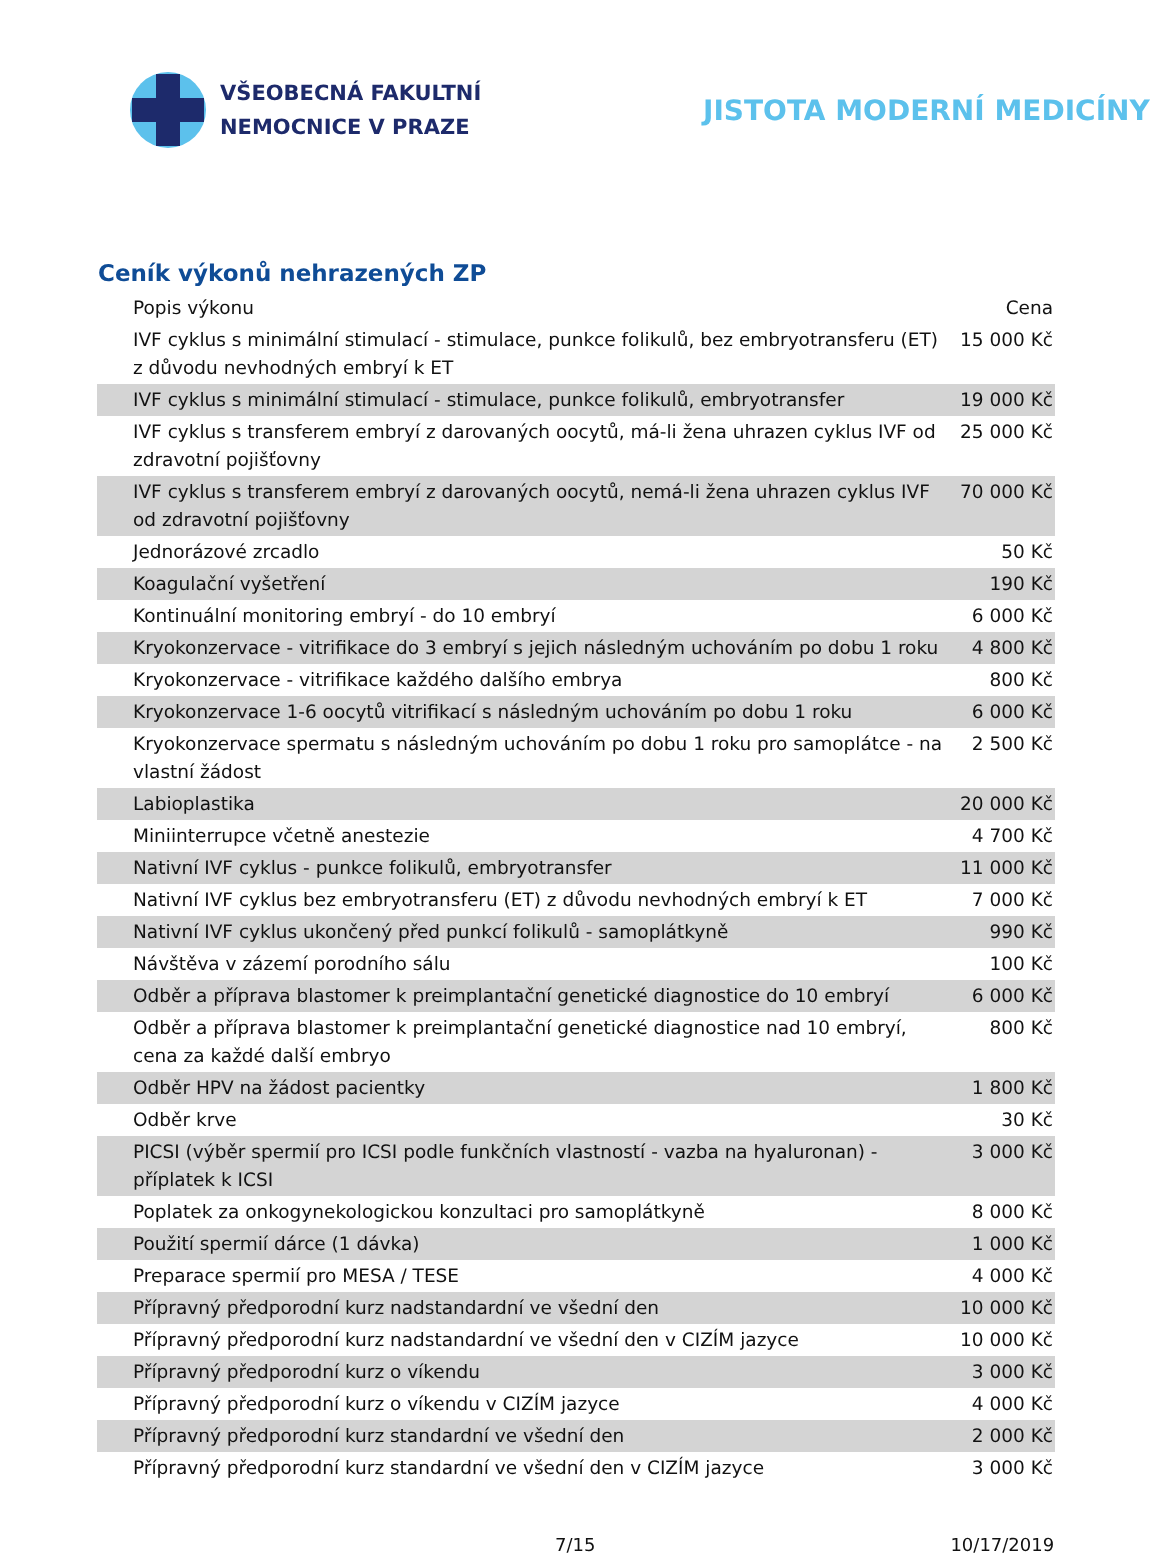VŠEOBECNÁ FAKULTNÍ
NEMOCNICE V PRAZE
JISTOTA MODERNÍ MEDICÍNY
Ceník výkonů nehrazených ZP
| Popis výkonu | Cena |
| --- | --- |
| IVF cyklus s minimální stimulací - stimulace, punkce folikulů, bez embryotransferu (ET) z důvodu nevhodných embryí k ET | 15 000 Kč |
| IVF cyklus s minimální stimulací - stimulace, punkce folikulů, embryotransfer | 19 000 Kč |
| IVF cyklus s transferem embryí z darovaných oocytů, má-li žena uhrazen cyklus IVF od zdravotní pojišťovny | 25 000 Kč |
| IVF cyklus s transferem embryí z darovaných oocytů, nemá-li žena uhrazen cyklus IVF od zdravotní pojišťovny | 70 000 Kč |
| Jednorázové zrcadlo | 50 Kč |
| Koagulační vyšetření | 190 Kč |
| Kontinuální monitoring embryí - do 10 embryí | 6 000 Kč |
| Kryokonzervace - vitrifikace do 3 embryí s jejich následným uchováním po dobu 1 roku | 4 800 Kč |
| Kryokonzervace - vitrifikace každého dalšího embrya | 800 Kč |
| Kryokonzervace 1-6 oocytů vitrifikací s následným uchováním po dobu 1 roku | 6 000 Kč |
| Kryokonzervace spermatu s následným uchováním po dobu 1 roku pro samoplátce - na vlastní žádost | 2 500 Kč |
| Labioplastika | 20 000 Kč |
| Miniinterrupce včetně anestezie | 4 700 Kč |
| Nativní IVF cyklus - punkce folikulů, embryotransfer | 11 000 Kč |
| Nativní IVF cyklus bez embryotransferu (ET) z důvodu nevhodných embryí k ET | 7 000 Kč |
| Nativní IVF cyklus ukončený před punkcí folikulů - samoplátkyně | 990 Kč |
| Návštěva v zázemí porodního sálu | 100 Kč |
| Odběr a příprava blastomer k preimplantační genetické diagnostice do 10 embryí | 6 000 Kč |
| Odběr a příprava blastomer k preimplantační genetické diagnostice nad 10 embryí, cena za každé další embryo | 800 Kč |
| Odběr HPV na žádost pacientky | 1 800 Kč |
| Odběr krve | 30 Kč |
| PICSI (výběr spermií pro ICSI podle funkčních vlastností - vazba na hyaluronan) - příplatek k ICSI | 3 000 Kč |
| Poplatek za onkogynekologickou konzultaci pro samoplátkyně | 8 000 Kč |
| Použití spermií dárce (1 dávka) | 1 000 Kč |
| Preparace spermií pro MESA / TESE | 4 000 Kč |
| Přípravný předporodní kurz nadstandardní ve všední den | 10 000 Kč |
| Přípravný předporodní kurz nadstandardní ve všední den v CIZÍM jazyce | 10 000 Kč |
| Přípravný předporodní kurz o víkendu | 3 000 Kč |
| Přípravný předporodní kurz o víkendu v CIZÍM jazyce | 4 000 Kč |
| Přípravný předporodní kurz standardní ve všední den | 2 000 Kč |
| Přípravný předporodní kurz standardní ve všední den v CIZÍM jazyce | 3 000 Kč |
7/15 10/17/2019